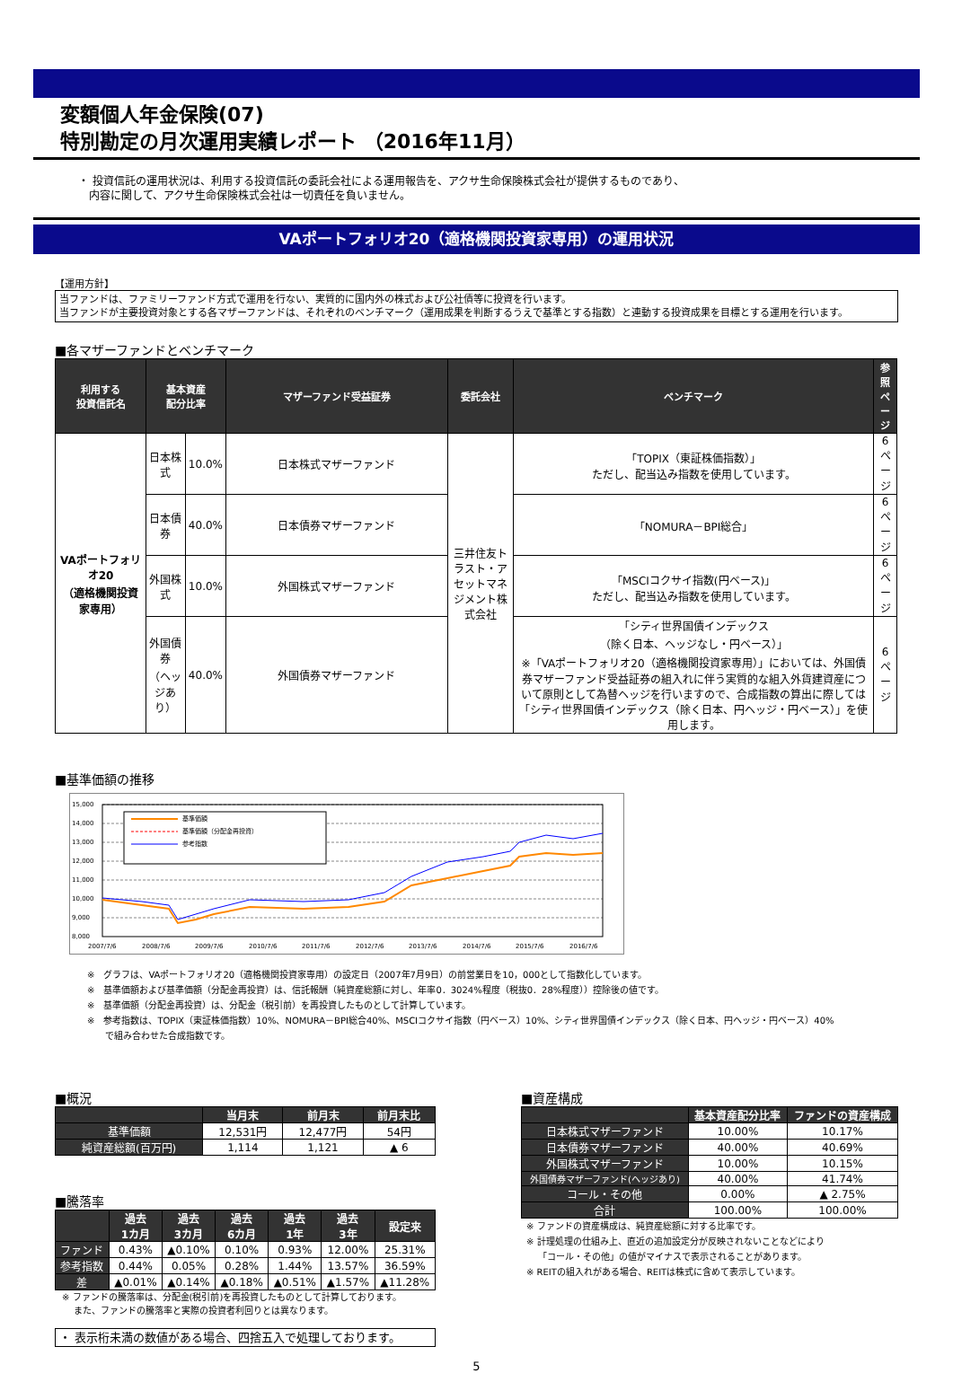変額個人年金保険(07)
特別勘定の月次運用実績レポート （2016年11月）
・ 投資信託の運用状況は、利用する投資信託の委託会社による運用報告を、アクサ生命保険株式会社が提供するものであり、
　内容に関して、アクサ生命保険株式会社は一切責任を負いません。
VAポートフォリオ20（適格機関投資家専用）の運用状況
【運用方針】
当ファンドは、ファミリーファンド方式で運用を行ない、実質的に国内外の株式および公社債等に投資を行います。
当ファンドが主要投資対象とする各マザーファンドは、それぞれのベンチマーク（運用成果を判断するうえで基準とする指数）と連動する投資成果を目標とする運用を行います。
■各マザーファンドとベンチマーク
| 利用する 投資信託名 | 基本資産 配分比率 | | マザーファンド受益証券 | 委託会社 | ベンチマーク | 参照 ページ |
| --- | --- | --- | --- | --- | --- | --- |
| VAポートフォリオ20 （適格機関投資家専用） | 日本株式 | 10.0% | 日本株式マザーファンド | 三井住友トラスト・アセットマネジメント株式会社 | 「TOPIX（東証株価指数）」 ただし、配当込み指数を使用しています。 | 6ページ |
| | 日本債券 | 40.0% | 日本債券マザーファンド | | 「NOMURA－BPI総合」 | 6ページ |
| | 外国株式 | 10.0% | 外国株式マザーファンド | | 「MSCIコクサイ指数(円ベース)」 ただし、配当込み指数を使用しています。 | 6ページ |
| | 外国債券 （ヘッジあり） | 40.0% | 外国債券マザーファンド | | 「シティ世界国債インデックス （除く日本、ヘッジなし・円ベース）」 ※「VAポートフォリオ20（適格機関投資家専用）」においては、外国債券マザーファンド受益証券の組入れに伴う実質的な組入外貨建資産について原則として為替ヘッジを行いますので、合成指数の算出に際しては「シティ世界国債インデックス（除く日本、円ヘッジ・円ベース）」を使用します。 | 6ページ |
■基準価額の推移
15,000
14,000
13,000
12,000
11,000
10,000
9,000
8,000
基準価額
基準価額（分配金再投資）
参考指数
2007/7/6
2008/7/6
2009/7/6
2010/7/6
2011/7/6
2012/7/6
2013/7/6
2014/7/6
2015/7/6
2016/7/6
※　グラフは、VAポートフォリオ20（適格機関投資家専用）の設定日（2007年7月9日）の前営業日を10，000として指数化しています。
※　基準価額および基準価額（分配金再投資）は、信託報酬（純資産総額に対し、年率0．3024%程度（税抜0．28%程度））控除後の値です。
※　基準価額（分配金再投資）は、分配金（税引前）を再投資したものとして計算しています。
※　参考指数は、TOPIX（東証株価指数）10%、NOMURA－BPI総合40%、MSCIコクサイ指数（円ベース）10%、シティ世界国債インデックス（除く日本、円ヘッジ・円ベース）40%
　　で組み合わせた合成指数です。
■概況
| | 当月末 | 前月末 | 前月末比 |
| --- | --- | --- | --- |
| 基準価額 | 12,531円 | 12,477円 | 54円 |
| 純資産総額(百万円) | 1,114 | 1,121 | ▲ 6 |
■騰落率
| | 過去 1カ月 | 過去 3カ月 | 過去 6カ月 | 過去 1年 | 過去 3年 | 設定来 |
| --- | --- | --- | --- | --- | --- | --- |
| ファンド | 0.43% | ▲0.10% | 0.10% | 0.93% | 12.00% | 25.31% |
| 参考指数 | 0.44% | 0.05% | 0.28% | 1.44% | 13.57% | 36.59% |
| 差 | ▲0.01% | ▲0.14% | ▲0.18% | ▲0.51% | ▲1.57% | ▲11.28% |
※ ファンドの騰落率は、分配金(税引前)を再投資したものとして計算しております。
　 また、ファンドの騰落率と実際の投資者利回りとは異なります。
・ 表示桁未満の数値がある場合、四捨五入で処理しております。
■資産構成
| | 基本資産配分比率 | ファンドの資産構成 |
| --- | --- | --- |
| 日本株式マザーファンド | 10.00% | 10.17% |
| 日本債券マザーファンド | 40.00% | 40.69% |
| 外国株式マザーファンド | 10.00% | 10.15% |
| 外国債券マザーファンド(ヘッジあり) | 40.00% | 41.74% |
| コール・その他 | 0.00% | ▲ 2.75% |
| 合計 | 100.00% | 100.00% |
※ ファンドの資産構成は、純資産総額に対する比率です。
※ 計理処理の仕組み上、直近の追加設定分が反映されないことなどにより
　 「コール・その他」の値がマイナスで表示されることがあります。
※ REITの組入れがある場合、REITは株式に含めて表示しています。
5